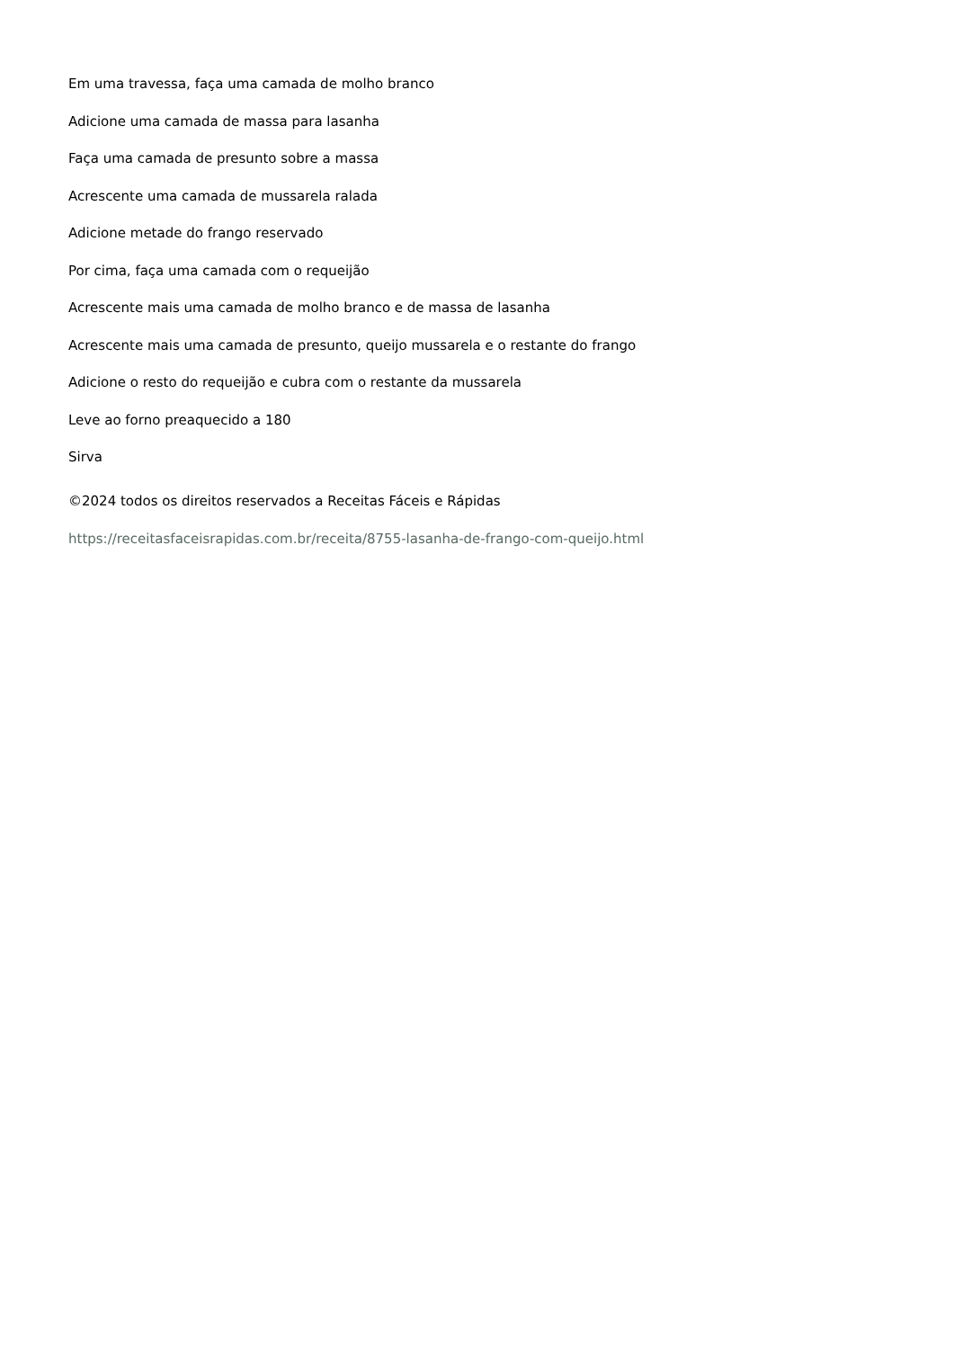Em uma travessa, faça uma camada de molho branco
Adicione uma camada de massa para lasanha
Faça uma camada de presunto sobre a massa
Acrescente uma camada de mussarela ralada
Adicione metade do frango reservado
Por cima, faça uma camada com o requeijão
Acrescente mais uma camada de molho branco e de massa de lasanha
Acrescente mais uma camada de presunto, queijo mussarela e o restante do frango
Adicione o resto do requeijão e cubra com o restante da mussarela
Leve ao forno preaquecido a 180
Sirva
©2024 todos os direitos reservados a Receitas Fáceis e Rápidas
https://receitasfaceisrapidas.com.br/receita/8755-lasanha-de-frango-com-queijo.html